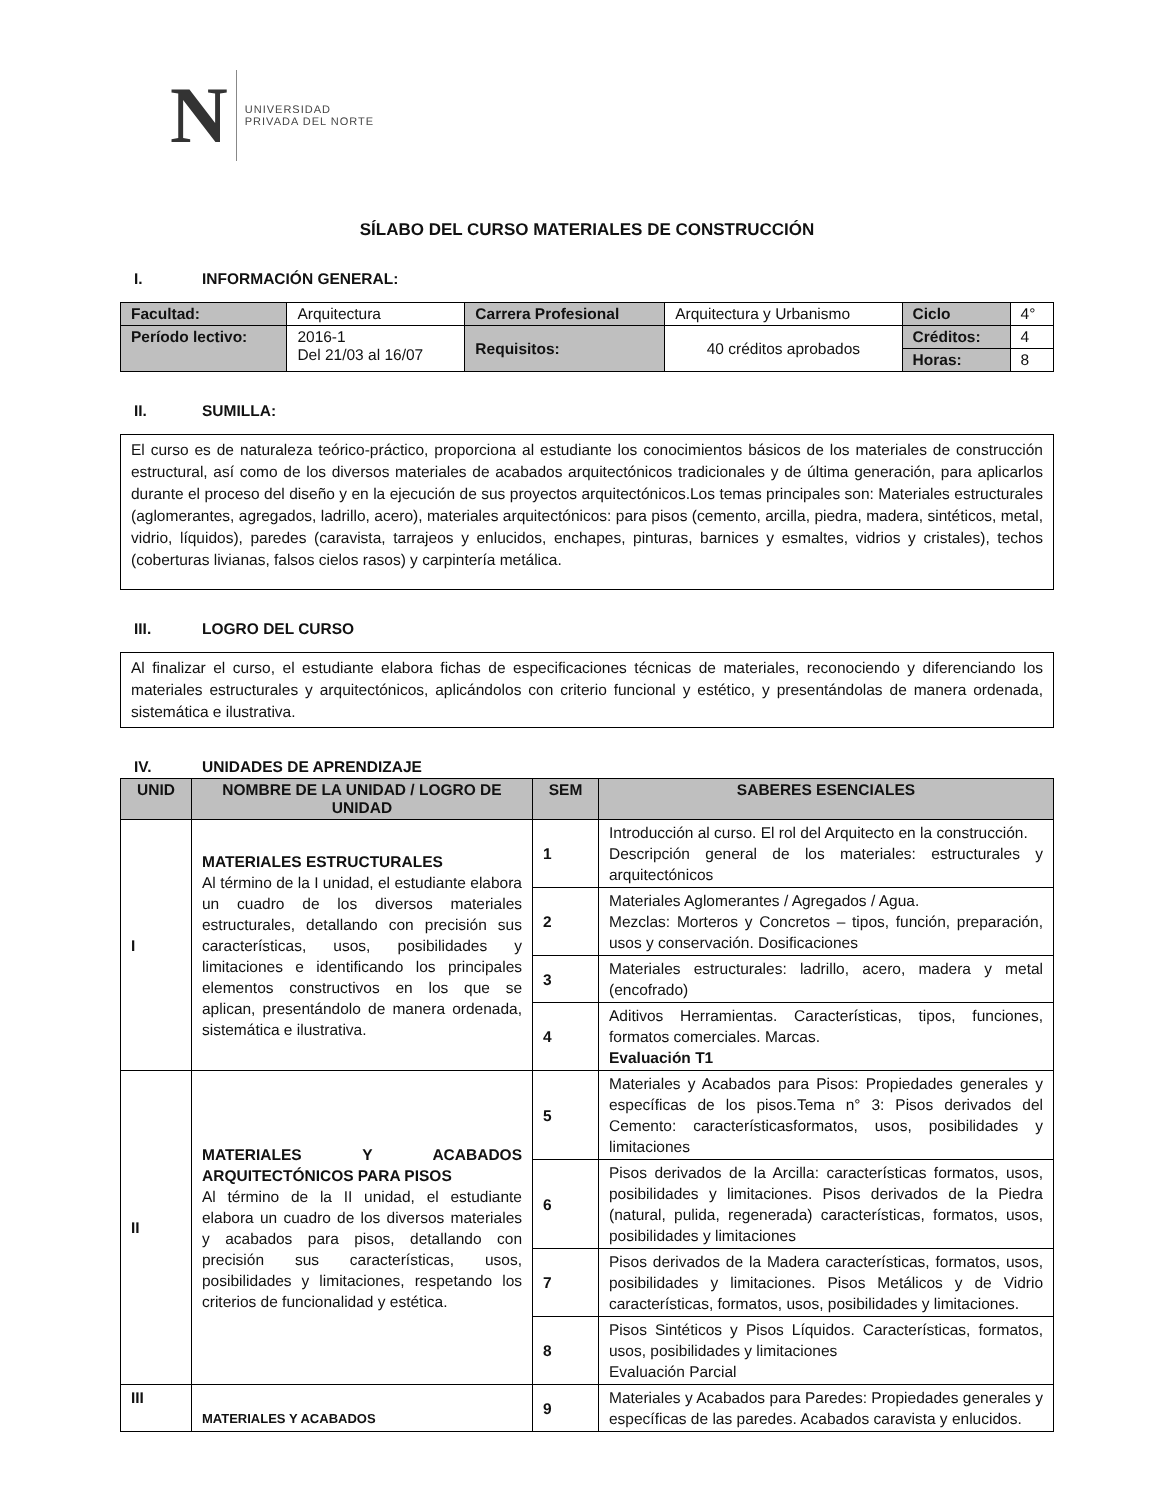N
UNIVERSIDAD
PRIVADA DEL NORTE
SÍLABO DEL CURSO MATERIALES DE CONSTRUCCIÓN
I. INFORMACIÓN GENERAL:
| Facultad: | Arquitectura | Carrera Profesional | | Arquitectura y Urbanismo | Ciclo | 4° |
| Período lectivo: | 2016-1 Del 21/03 al 16/07 | Requisitos: | 40 créditos aprobados | | Créditos: | 4 |
| | | | | | Horas: | 8 |
II. SUMILLA:
El curso es de naturaleza teórico-práctico, proporciona al estudiante los conocimientos básicos de los materiales de construcción estructural, así como de los diversos materiales de acabados arquitectónicos tradicionales y de última generación, para aplicarlos durante el proceso del diseño y en la ejecución de sus proyectos arquitectónicos.Los temas principales son: Materiales estructurales (aglomerantes, agregados, ladrillo, acero), materiales arquitectónicos: para pisos (cemento, arcilla, piedra, madera, sintéticos, metal, vidrio, líquidos), paredes (caravista, tarrajeos y enlucidos, enchapes, pinturas, barnices y esmaltes, vidrios y cristales), techos (coberturas livianas, falsos cielos rasos) y carpintería metálica.
III. LOGRO DEL CURSO
Al finalizar el curso, el estudiante elabora fichas de especificaciones técnicas de materiales, reconociendo y diferenciando los materiales estructurales y arquitectónicos, aplicándolos con criterio funcional y estético, y presentándolas de manera ordenada, sistemática e ilustrativa.
IV. UNIDADES DE APRENDIZAJE
| UNID | NOMBRE DE LA UNIDAD / LOGRO DE UNIDAD | SEM | SABERES ESENCIALES |
| --- | --- | --- | --- |
| I | MATERIALES ESTRUCTURALES Al término de la I unidad, el estudiante elabora un cuadro de los diversos materiales estructurales, detallando con precisión sus características, usos, posibilidades y limitaciones e identificando los principales elementos constructivos en los que se aplican, presentándolo de manera ordenada, sistemática e ilustrativa. | 1 | Introducción al curso. El rol del Arquitecto en la construcción. Descripción general de los materiales: estructurales y arquitectónicos |
| | | 2 | Materiales Aglomerantes / Agregados / Agua. Mezclas: Morteros y Concretos – tipos, función, preparación, usos y conservación. Dosificaciones |
| | | 3 | Materiales estructurales: ladrillo, acero, madera y metal (encofrado) |
| | | 4 | Aditivos Herramientas. Características, tipos, funciones, formatos comerciales. Marcas. Evaluación T1 |
| II | MATERIALES Y ACABADOS ARQUITECTÓNICOS PARA PISOS Al término de la II unidad, el estudiante elabora un cuadro de los diversos materiales y acabados para pisos, detallando con precisión sus características, usos, posibilidades y limitaciones, respetando los criterios de funcionalidad y estética. | 5 | Materiales y Acabados para Pisos: Propiedades generales y específicas de los pisos.Tema n° 3: Pisos derivados del Cemento: característicasformatos, usos, posibilidades y limitaciones |
| | | 6 | Pisos derivados de la Arcilla: características formatos, usos, posibilidades y limitaciones. Pisos derivados de la Piedra (natural, pulida, regenerada) características, formatos, usos, posibilidades y limitaciones |
| | | 7 | Pisos derivados de la Madera características, formatos, usos, posibilidades y limitaciones. Pisos Metálicos y de Vidrio características, formatos, usos, posibilidades y limitaciones. |
| | | 8 | Pisos Sintéticos y Pisos Líquidos. Características, formatos, usos, posibilidades y limitaciones Evaluación Parcial |
| III | MATERIALES Y ACABADOS | 9 | Materiales y Acabados para Paredes: Propiedades generales y específicas de las paredes. Acabados caravista y enlucidos. |